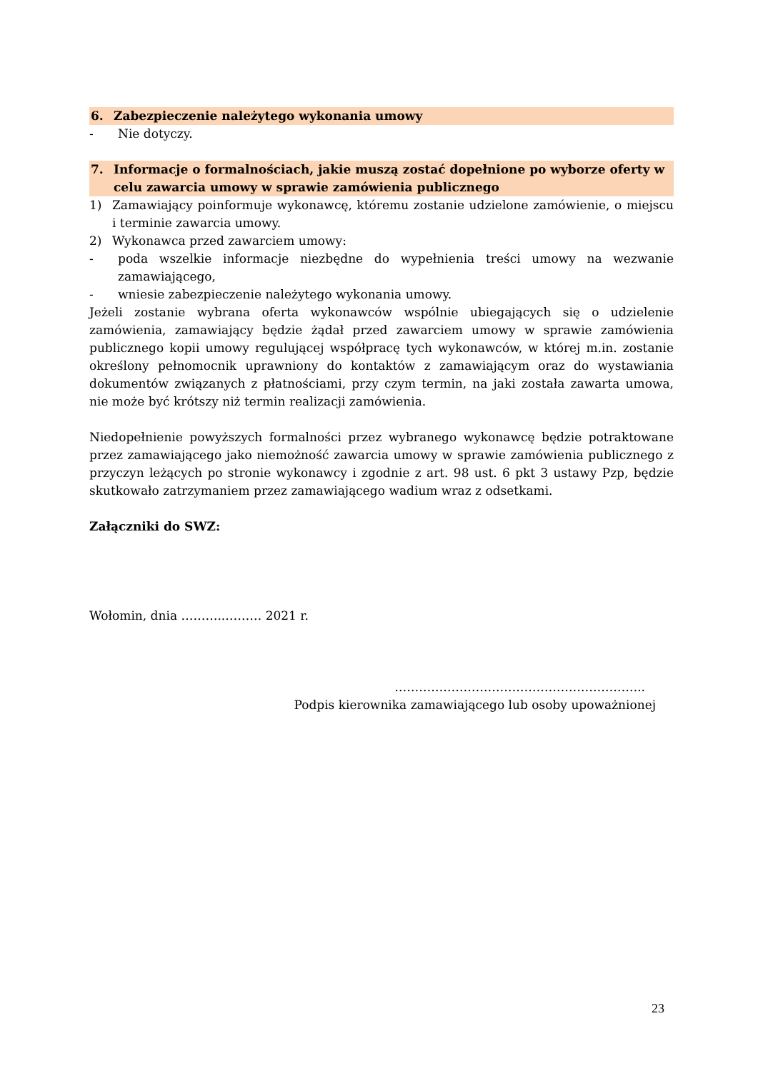6. Zabezpieczenie należytego wykonania umowy
- Nie dotyczy.
7. Informacje o formalnościach, jakie muszą zostać dopełnione po wyborze oferty w celu zawarcia umowy w sprawie zamówienia publicznego
1) Zamawiający poinformuje wykonawcę, któremu zostanie udzielone zamówienie, o miejscu i terminie zawarcia umowy.
2) Wykonawca przed zawarciem umowy:
- poda wszelkie informacje niezbędne do wypełnienia treści umowy na wezwanie zamawiającego,
- wniesie zabezpieczenie należytego wykonania umowy.
Jeżeli zostanie wybrana oferta wykonawców wspólnie ubiegających się o udzielenie zamówienia, zamawiający będzie żądał przed zawarciem umowy w sprawie zamówienia publicznego kopii umowy regulującej współpracę tych wykonawców, w której m.in. zostanie określony pełnomocnik uprawniony do kontaktów z zamawiającym oraz do wystawiania dokumentów związanych z płatnościami, przy czym termin, na jaki została zawarta umowa, nie może być krótszy niż termin realizacji zamówienia.
Niedopełnienie powyższych formalności przez wybranego wykonawcę będzie potraktowane przez zamawiającego jako niemożność zawarcia umowy w sprawie zamówienia publicznego z przyczyn leżących po stronie wykonawcy i zgodnie z art. 98 ust. 6 pkt 3 ustawy Pzp, będzie skutkowało zatrzymaniem przez zamawiającego wadium wraz z odsetkami.
Załączniki do SWZ:
Wołomin, dnia ………..……… 2021 r.
……………………………………………………..
Podpis kierownika zamawiającego lub osoby upoważnionej
23